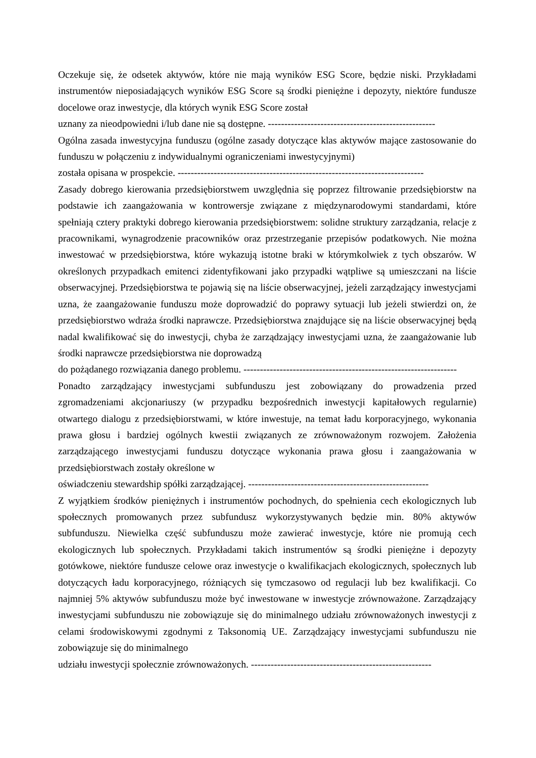Oczekuje się, że odsetek aktywów, które nie mają wyników ESG Score, będzie niski. Przykładami instrumentów nieposiadających wyników ESG Score są środki pieniężne i depozyty, niektóre fundusze docelowe oraz inwestycje, dla których wynik ESG Score został
uznany za nieodpowiedni i/lub dane nie są dostępne. ---------------------------------------------------
Ogólna zasada inwestycyjna funduszu (ogólne zasady dotyczące klas aktywów mające zastosowanie do funduszu w połączeniu z indywidualnymi ograniczeniami inwestycyjnymi)
została opisana w prospekcie. ---------------------------------------------------------------------------
Zasady dobrego kierowania przedsiębiorstwem uwzględnia się poprzez filtrowanie przedsiębiorstw na podstawie ich zaangażowania w kontrowersje związane z międzynarodowymi standardami, które spełniają cztery praktyki dobrego kierowania przedsiębiorstwem: solidne struktury zarządzania, relacje z pracownikami, wynagrodzenie pracowników oraz przestrzeganie przepisów podatkowych. Nie można inwestować w przedsiębiorstwa, które wykazują istotne braki w którymkolwiek z tych obszarów. W określonych przypadkach emitenci zidentyfikowani jako przypadki wątpliwe są umieszczani na liście obserwacyjnej. Przedsiębiorstwa te pojawią się na liście obserwacyjnej, jeżeli zarządzający inwestycjami uzna, że zaangażowanie funduszu może doprowadzić do poprawy sytuacji lub jeżeli stwierdzi on, że przedsiębiorstwo wdraża środki naprawcze. Przedsiębiorstwa znajdujące się na liście obserwacyjnej będą nadal kwalifikować się do inwestycji, chyba że zarządzający inwestycjami uzna, że zaangażowanie lub środki naprawcze przedsiębiorstwa nie doprowadzą
do pożądanego rozwiązania danego problemu. -----------------------------------------------------------------
Ponadto zarządzający inwestycjami subfunduszu jest zobowiązany do prowadzenia przed zgromadzeniami akcjonariuszy (w przypadku bezpośrednich inwestycji kapitałowych regularnie) otwartego dialogu z przedsiębiorstwami, w które inwestuje, na temat ładu korporacyjnego, wykonania prawa głosu i bardziej ogólnych kwestii związanych ze zrównoważonym rozwojem. Założenia zarządzającego inwestycjami funduszu dotyczące wykonania prawa głosu i zaangażowania w przedsiębiorstwach zostały określone w
oświadczeniu stewardship spółki zarządzającej. -------------------------------------------------------
Z wyjątkiem środków pieniężnych i instrumentów pochodnych, do spełnienia cech ekologicznych lub społecznych promowanych przez subfundusz wykorzystywanych będzie min. 80% aktywów subfunduszu. Niewielka część subfunduszu może zawierać inwestycje, które nie promują cech ekologicznych lub społecznych. Przykładami takich instrumentów są środki pieniężne i depozyty gotówkowe, niektóre fundusze celowe oraz inwestycje o kwalifikacjach ekologicznych, społecznych lub dotyczących ładu korporacyjnego, różniących się tymczasowo od regulacji lub bez kwalifikacji. Co najmniej 5% aktywów subfunduszu może być inwestowane w inwestycje zrównoważone. Zarządzający inwestycjami subfunduszu nie zobowiązuje się do minimalnego udziału zrównoważonych inwestycji z celami środowiskowymi zgodnymi z Taksonomią UE. Zarządzający inwestycjami subfunduszu nie zobowiązuje się do minimalnego
udziału inwestycji społecznie zrównoważonych. -------------------------------------------------------